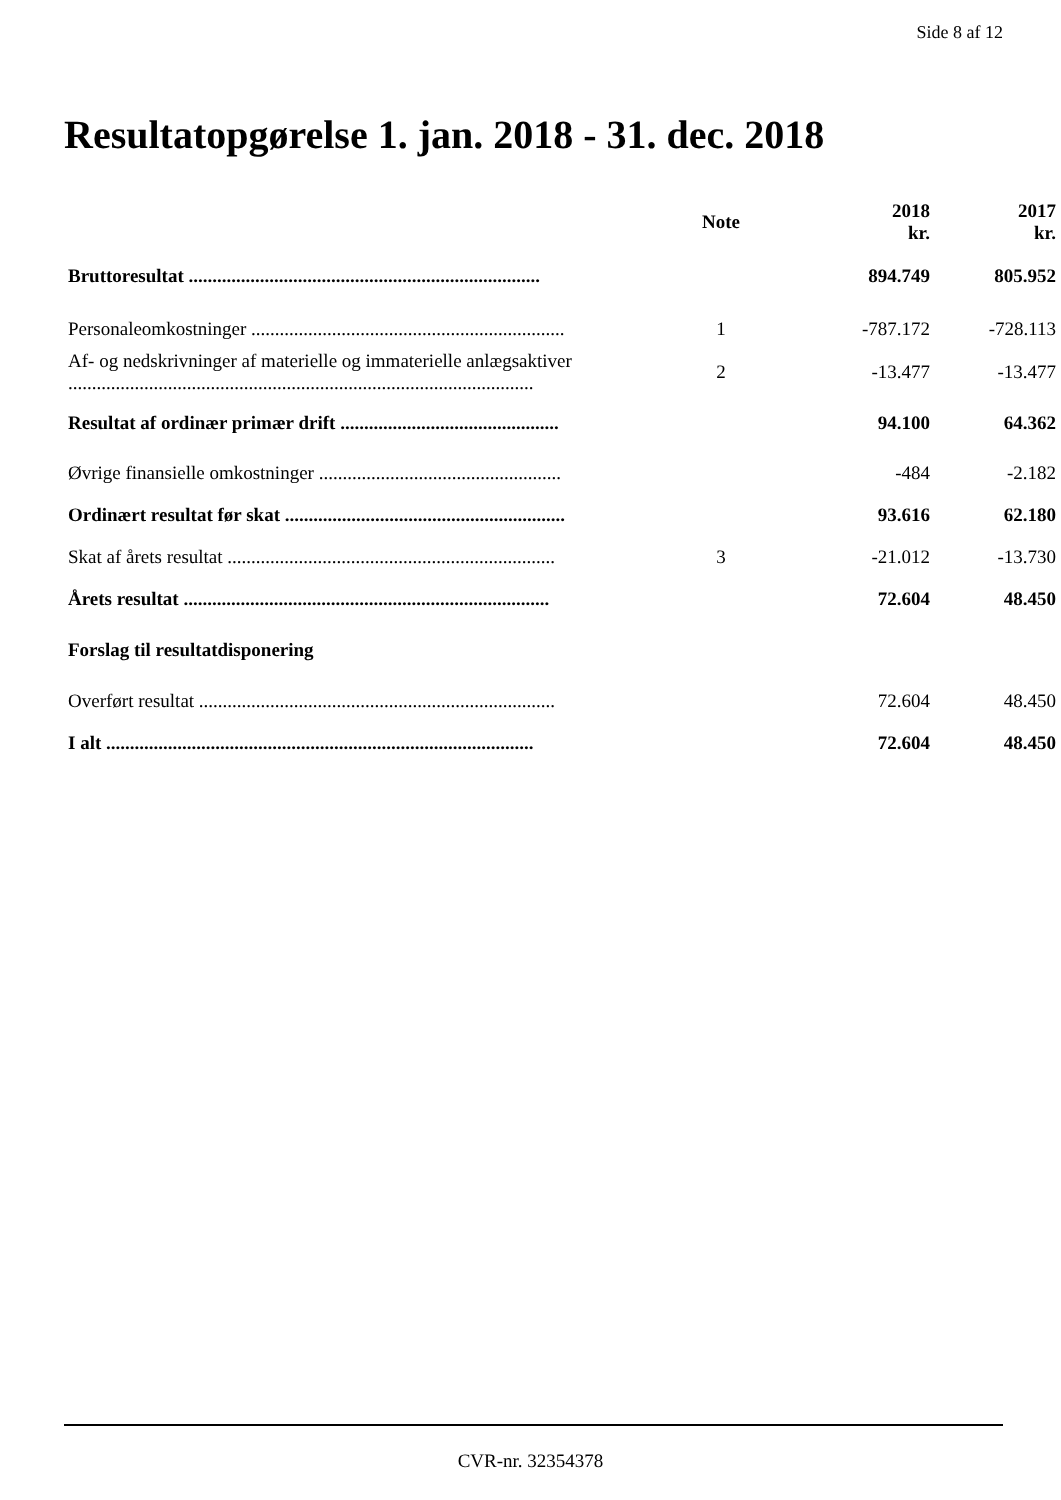Side 8 af 12
Resultatopgørelse 1. jan. 2018 - 31. dec. 2018
| | Note | 2018 kr. | 2017 kr. |
| --- | --- | --- | --- |
| Bruttoresultat .......................................................................... | | 894.749 | 805.952 |
| Personaleomkostninger .................................................................. | 1 | -787.172 | -728.113 |
| Af- og nedskrivninger af materielle og immaterielle anlægsaktiver .................................................................................................. | 2 | -13.477 | -13.477 |
| Resultat af ordinær primær drift .............................................. | | 94.100 | 64.362 |
| Øvrige finansielle omkostninger ................................................... | | -484 | -2.182 |
| Ordinært resultat før skat ........................................................... | | 93.616 | 62.180 |
| Skat af årets resultat ..................................................................... | 3 | -21.012 | -13.730 |
| Årets resultat ............................................................................. | | 72.604 | 48.450 |
| Forslag til resultatdisponering | | | |
| Overført resultat ........................................................................... | | 72.604 | 48.450 |
| I alt .......................................................................................... | | 72.604 | 48.450 |
CVR-nr. 32354378